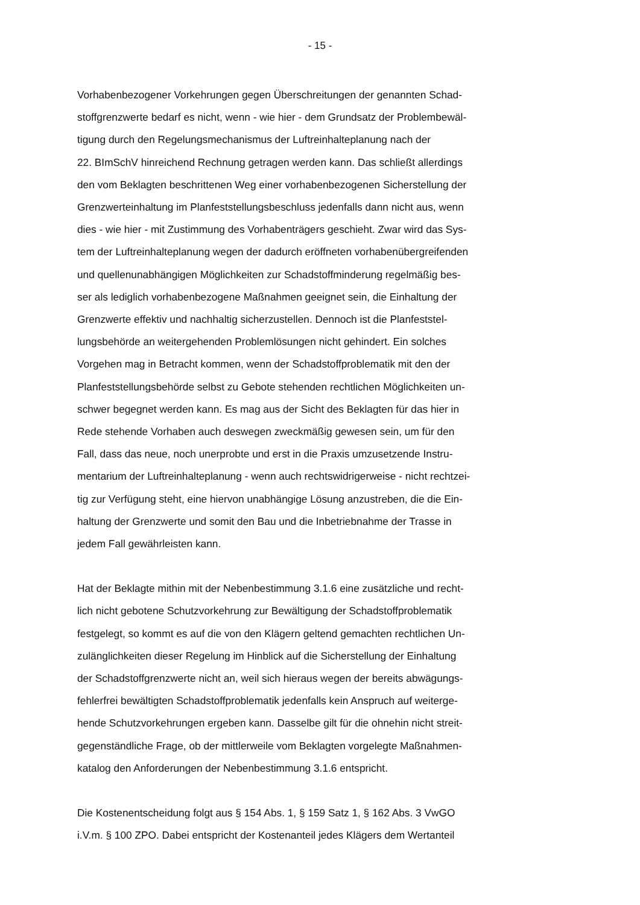- 15 -
Vorhabenbezogener Vorkehrungen gegen Überschreitungen der genannten Schad-
stoffgrenzwerte bedarf es nicht, wenn - wie hier - dem Grundsatz der Problembewäl-
tigung durch den Regelungsmechanismus der Luftreinhalteplanung nach der
22. BImSchV hinreichend Rechnung getragen werden kann. Das schließt allerdings
den vom Beklagten beschrittenen Weg einer vorhabenbezogenen Sicherstellung der
Grenzwerteinhaltung im Planfeststellungsbeschluss jedenfalls dann nicht aus, wenn
dies - wie hier - mit Zustimmung des Vorhabenträgers geschieht. Zwar wird das Sys-
tem der Luftreinhalteplanung wegen der dadurch eröffneten vorhabenübergreifenden
und quellenunabhängigen Möglichkeiten zur Schadstoffminderung regelmäßig bes-
ser als lediglich vorhabenbezogene Maßnahmen geeignet sein, die Einhaltung der
Grenzwerte effektiv und nachhaltig sicherzustellen. Dennoch ist die Planfeststel-
lungsbehörde an weitergehenden Problemlösungen nicht gehindert. Ein solches
Vorgehen mag in Betracht kommen, wenn der Schadstoffproblematik mit den der
Planfeststellungsbehörde selbst zu Gebote stehenden rechtlichen Möglichkeiten un-
schwer begegnet werden kann. Es mag aus der Sicht des Beklagten für das hier in
Rede stehende Vorhaben auch deswegen zweckmäßig gewesen sein, um für den
Fall, dass das neue, noch unerprobte und erst in die Praxis umzusetzende Instru-
mentarium der Luftreinhalteplanung - wenn auch rechtswidrigerweise - nicht rechtzei-
tig zur Verfügung steht, eine hiervon unabhängige Lösung anzustreben, die die Ein-
haltung der Grenzwerte und somit den Bau und die Inbetriebnahme der Trasse in
jedem Fall gewährleisten kann.
Hat der Beklagte mithin mit der Nebenbestimmung 3.1.6 eine zusätzliche und recht-
lich nicht gebotene Schutzvorkehrung zur Bewältigung der Schadstoffproblematik
festgelegt, so kommt es auf die von den Klägern geltend gemachten rechtlichen Un-
zulänglichkeiten dieser Regelung im Hinblick auf die Sicherstellung der Einhaltung
der Schadstoffgrenzwerte nicht an, weil sich hieraus wegen der bereits abwägungs-
fehlerfrei bewältigten Schadstoffproblematik jedenfalls kein Anspruch auf weiterge-
hende Schutzvorkehrungen ergeben kann. Dasselbe gilt für die ohnehin nicht streit-
gegenständliche Frage, ob der mittlerweile vom Beklagten vorgelegte Maßnahmen-
katalog den Anforderungen der Nebenbestimmung 3.1.6 entspricht.
Die Kostenentscheidung folgt aus § 154 Abs. 1, § 159 Satz 1, § 162 Abs. 3 VwGO
i.V.m. § 100 ZPO. Dabei entspricht der Kostenanteil jedes Klägers dem Wertanteil